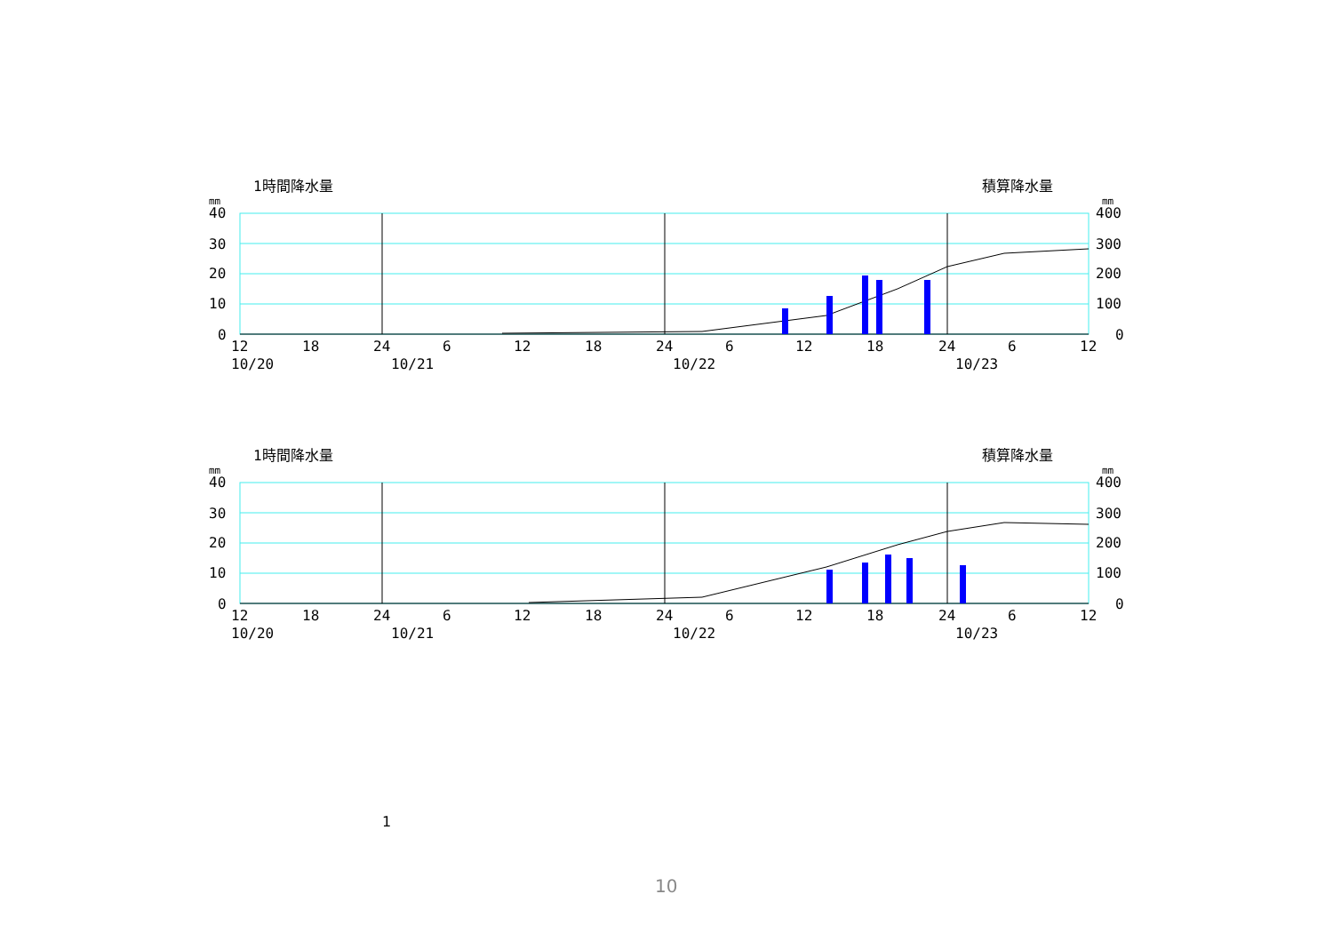1時間降水量
積算降水量
mm
mm
40
30
20
10
0
400
300
200
100
0
12
18
24
6
12
18
24
6
12
18
24
6
12
10/20
10/21
10/22
10/23
1時間降水量
積算降水量
mm
mm
40
30
20
10
0
400
300
200
100
0
12
18
24
6
12
18
24
6
12
18
24
6
12
10/20
10/21
10/22
10/23
1
10